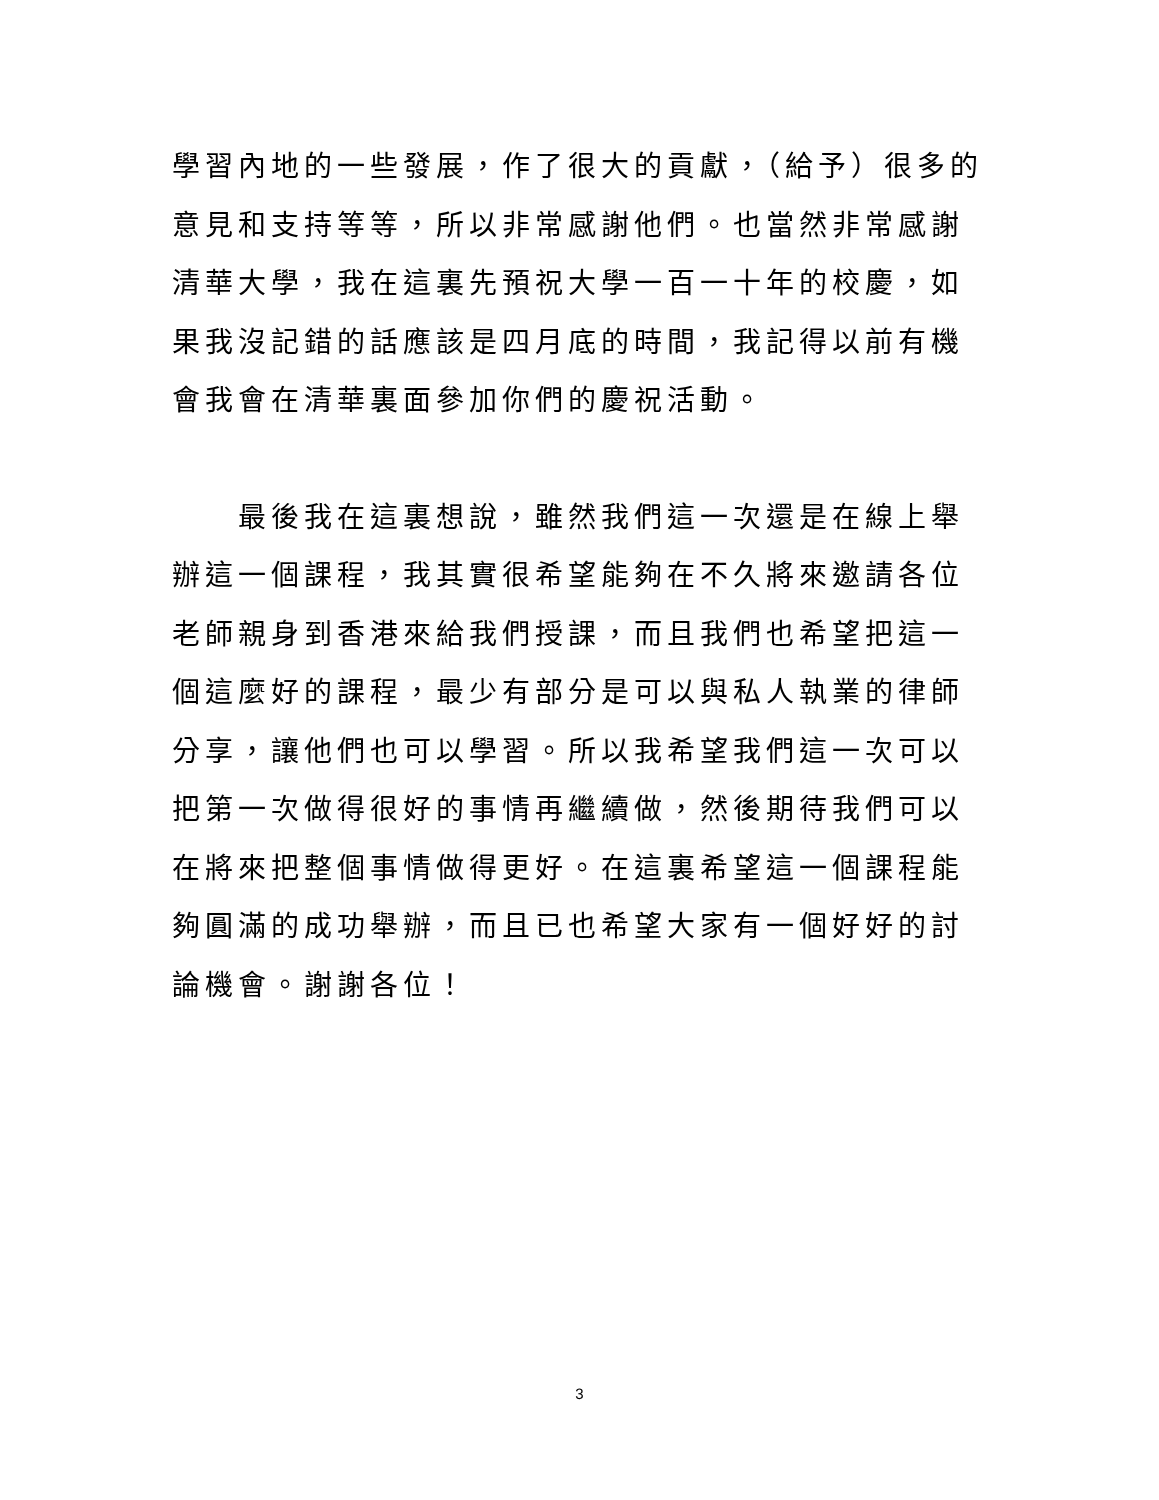學習內地的一些發展，作了很大的貢獻，（給予）很多的意見和支持等等，所以非常感謝他們。也當然非常感謝清華大學，我在這裏先預祝大學一百一十年的校慶，如果我沒記錯的話應該是四月底的時間，我記得以前有機會我會在清華裏面參加你們的慶祝活動。
最後我在這裏想說，雖然我們這一次還是在線上舉辦這一個課程，我其實很希望能夠在不久將來邀請各位老師親身到香港來給我們授課，而且我們也希望把這一個這麼好的課程，最少有部分是可以與私人執業的律師分享，讓他們也可以學習。所以我希望我們這一次可以把第一次做得很好的事情再繼續做，然後期待我們可以在將來把整個事情做得更好。在這裏希望這一個課程能夠圓滿的成功舉辦，而且已也希望大家有一個好好的討論機會。謝謝各位！
3